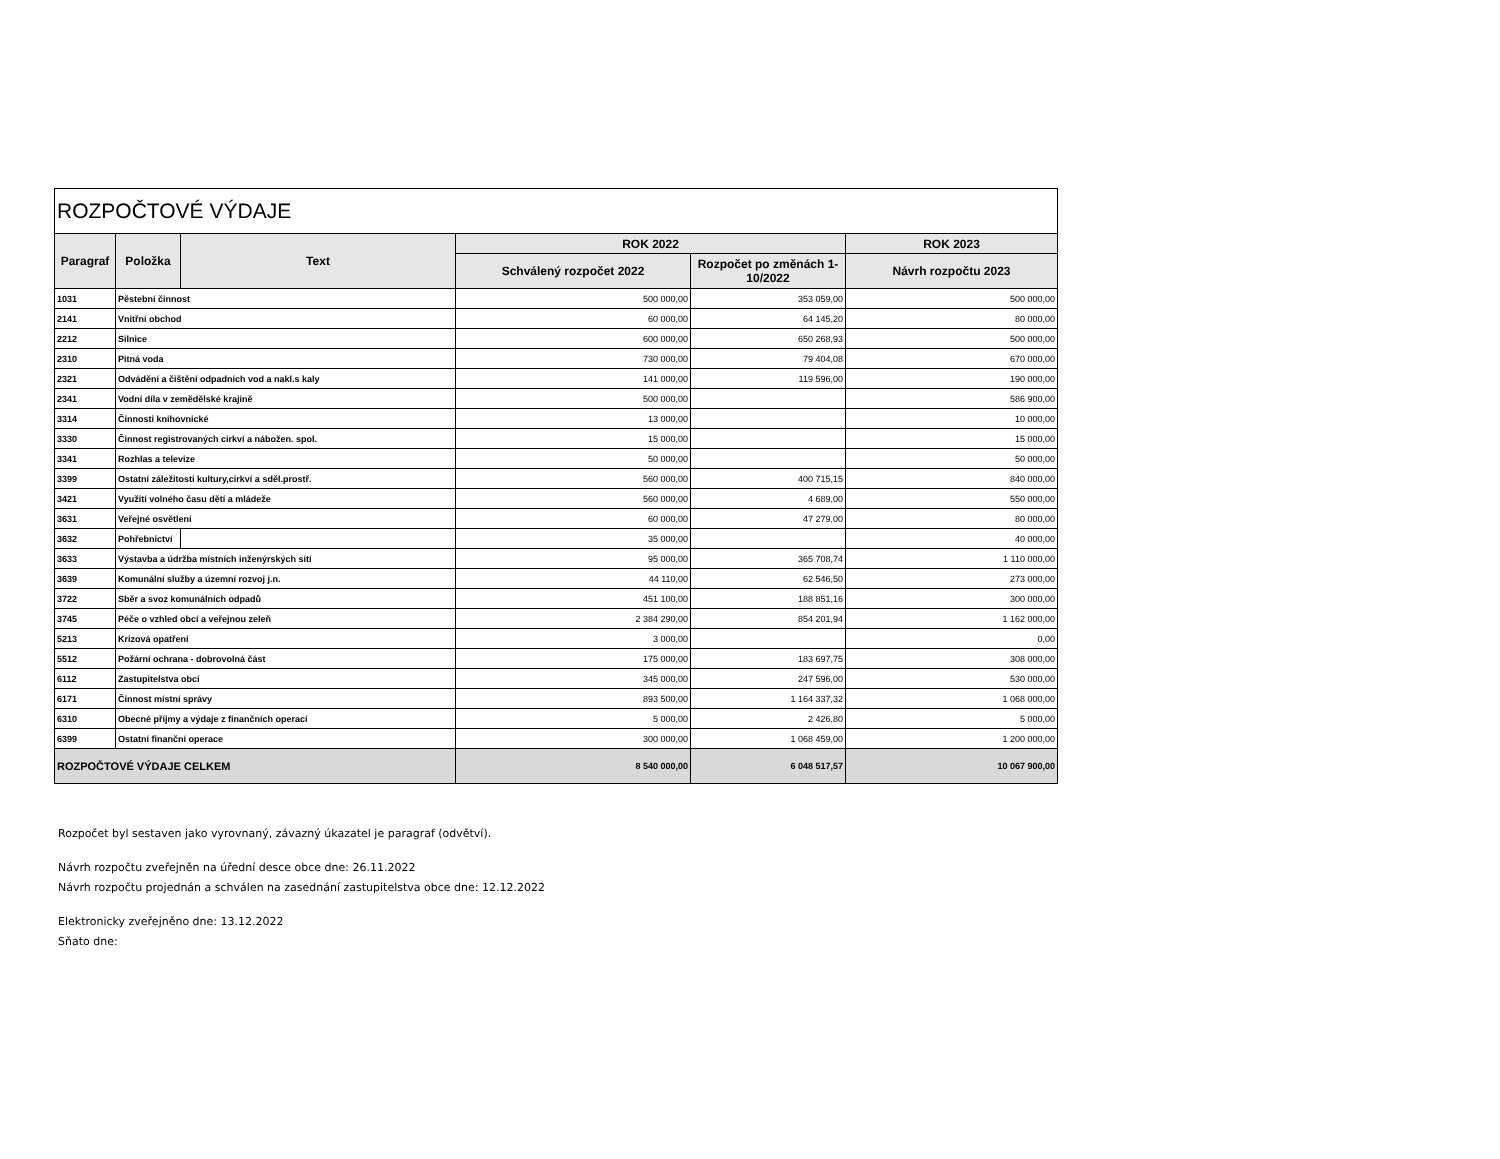| ROZPOČTOVÉ VÝDAJE | | | | | |
| Paragraf | Položka | Text | ROK 2022 | | ROK 2023 |
| | | | Schválený rozpočet 2022 | Rozpočet po změnách 1-10/2022 | Návrh rozpočtu 2023 |
| 1031 | Pěstební činnost | | 500 000,00 | 353 059,00 | 500 000,00 |
| 2141 | Vnitřní obchod | | 60 000,00 | 64 145,20 | 80 000,00 |
| 2212 | Silnice | | 600 000,00 | 650 268,93 | 500 000,00 |
| 2310 | Pitná voda | | 730 000,00 | 79 404,08 | 670 000,00 |
| 2321 | Odvádění a čištění odpadních vod a nakl.s kaly | | 141 000,00 | 119 596,00 | 190 000,00 |
| 2341 | Vodní díla v zemědělské krajině | | 500 000,00 | | 586 900,00 |
| 3314 | Činnosti knihovnické | | 13 000,00 | | 10 000,00 |
| 3330 | Činnost registrovaných církví a nábožen. spol. | | 15 000,00 | | 15 000,00 |
| 3341 | Rozhlas a televize | | 50 000,00 | | 50 000,00 |
| 3399 | Ostatní záležitosti kultury,církví a sděl.prostř. | | 560 000,00 | 400 715,15 | 840 000,00 |
| 3421 | Využití volného času dětí a mládeže | | 560 000,00 | 4 689,00 | 550 000,00 |
| 3631 | Veřejné osvětlení | | 60 000,00 | 47 279,00 | 80 000,00 |
| 3632 | Pohřebnictví | | 35 000,00 | | 40 000,00 |
| 3633 | Výstavba a údržba místních inženýrských sítí | | 95 000,00 | 365 708,74 | 1 110 000,00 |
| 3639 | Komunální služby a územní rozvoj j.n. | | 44 110,00 | 62 546,50 | 273 000,00 |
| 3722 | Sběr a svoz komunálních odpadů | | 451 100,00 | 188 851,16 | 300 000,00 |
| 3745 | Péče o vzhled obcí a veřejnou zeleň | | 2 384 290,00 | 854 201,94 | 1 162 000,00 |
| 5213 | Krizová opatření | | 3 000,00 | | 0,00 |
| 5512 | Požární ochrana - dobrovolná část | | 175 000,00 | 183 697,75 | 308 000,00 |
| 6112 | Zastupitelstva obcí | | 345 000,00 | 247 596,00 | 530 000,00 |
| 6171 | Činnost místní správy | | 893 500,00 | 1 164 337,32 | 1 068 000,00 |
| 6310 | Obecné příjmy a výdaje z finančních operací | | 5 000,00 | 2 426,80 | 5 000,00 |
| 6399 | Ostatní finanční operace | | 300 000,00 | 1 068 459,00 | 1 200 000,00 |
| ROZPOČTOVÉ VÝDAJE CELKEM | | | 8 540 000,00 | 6 048 517,57 | 10 067 900,00 |
Rozpočet byl sestaven jako vyrovnaný, závazný úkazatel je paragraf (odvětví).
Návrh rozpočtu zveřejněn na úřední desce obce dne: 26.11.2022
Návrh rozpočtu projednán a schválen na zasednání zastupitelstva obce dne: 12.12.2022
Elektronicky zveřejněno dne: 13.12.2022
Sňato dne: